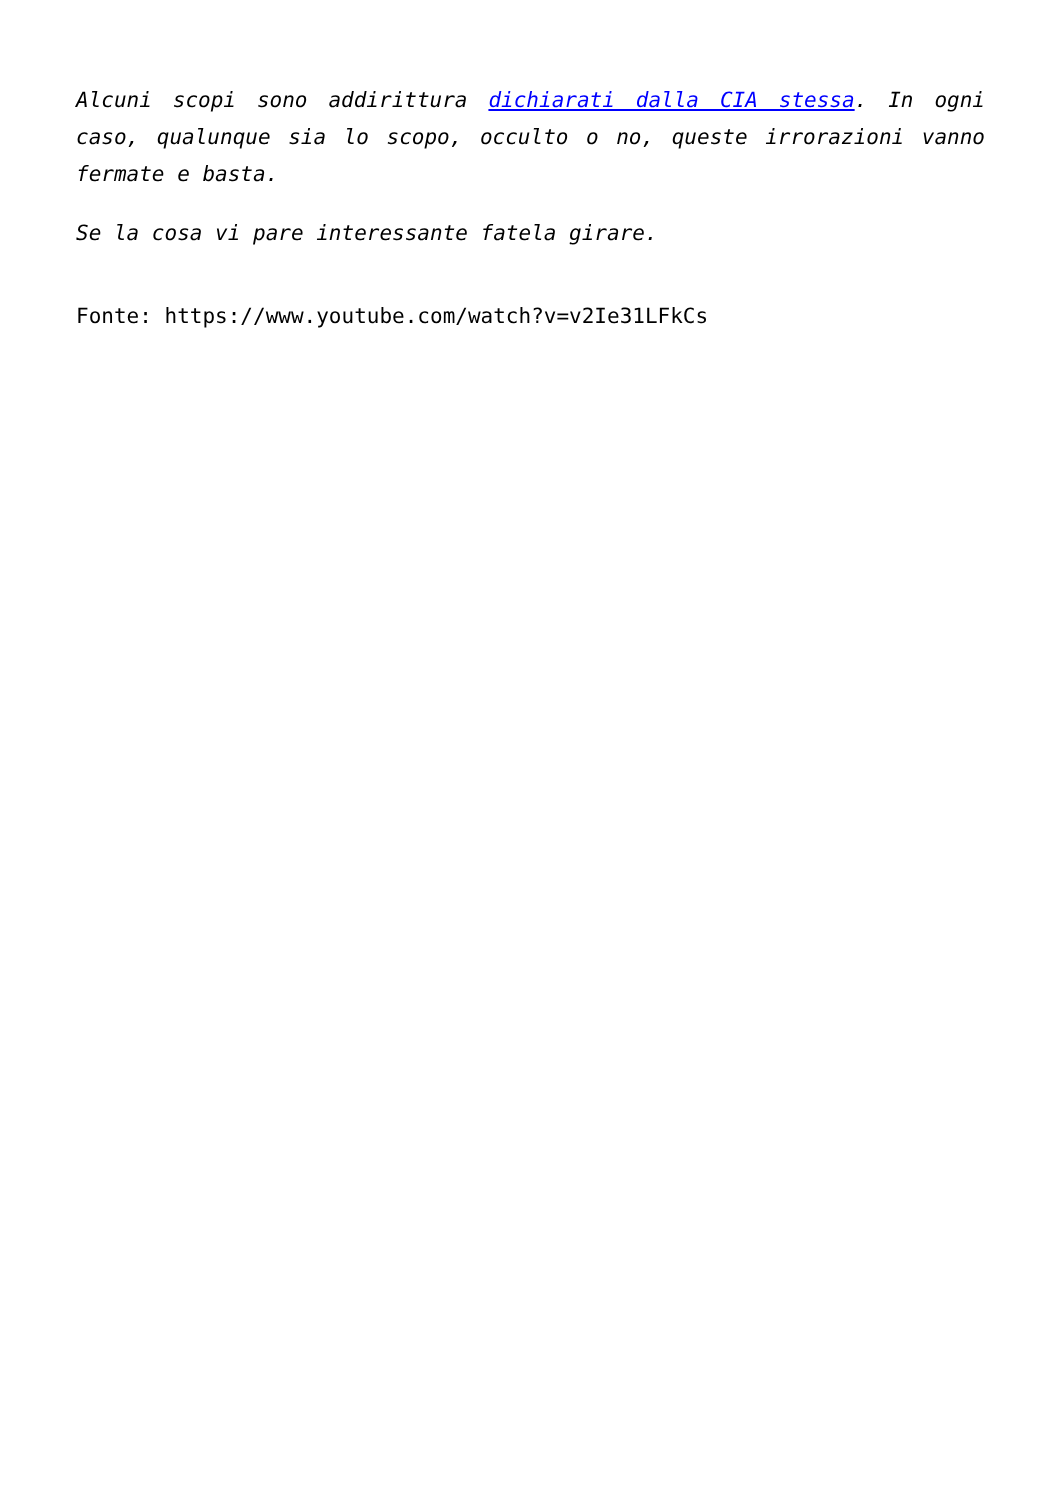Alcuni scopi sono addirittura dichiarati dalla CIA stessa. In ogni caso, qualunque sia lo scopo, occulto o no, queste irrorazioni vanno fermate e basta.
Se la cosa vi pare interessante fatela girare.
Fonte: https://www.youtube.com/watch?v=v2Ie31LFkCs